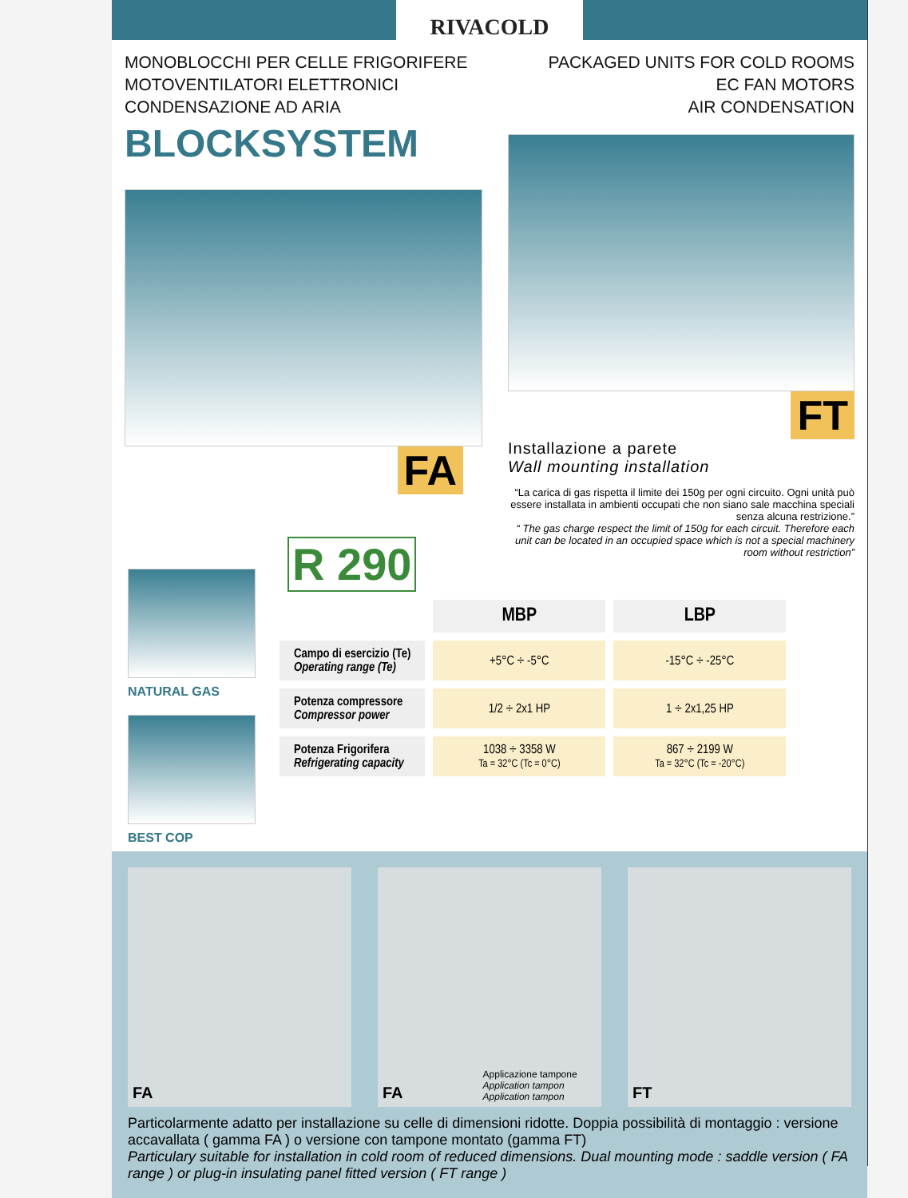RIVACOLD
MONOBLOCCHI PER CELLE FRIGORIFERE
MOTOVENTILATORI ELETTRONICI
CONDENSAZIONE AD ARIA
PACKAGED UNITS FOR COLD ROOMS
EC FAN MOTORS
AIR CONDENSATION
BLOCKSYSTEM
FA
FT
Installazione a parete
Wall mounting installation
“La carica di gas rispetta il limite dei 150g per ogni circuito. Ogni unità può essere installata in ambienti occupati che non siano sale macchina speciali senza alcuna restrizione.”
“ The gas charge respect the limit of 150g for each circuit. Therefore each unit can be located in an occupied space which is not a special machinery room without restriction”
NATURAL GAS
BEST COP
R 290
| | MBP | LBP |
| Campo di esercizio (Te) Operating range (Te) | +5°C ÷ -5°C | -15°C ÷ -25°C |
| Potenza compressore Compressor power | 1/2 ÷ 2x1 HP | 1 ÷ 2x1,25 HP |
| Potenza Frigorifera Refrigerating capacity | 1038 ÷ 3358 W Ta = 32°C (Tc = 0°C) | 867 ÷ 2199 W Ta = 32°C (Tc = -20°C) |
FA FA Applicazione tampone
Application tampon
Application tampon
FT
Particolarmente adatto per installazione su celle di dimensioni ridotte. Doppia possibilità di montaggio : versione accavallata ( gamma FA ) o versione con tampone montato (gamma FT)
Particulary suitable for installation in cold room of reduced dimensions. Dual mounting mode : saddle version ( FA range ) or plug-in insulating panel fitted version ( FT range )